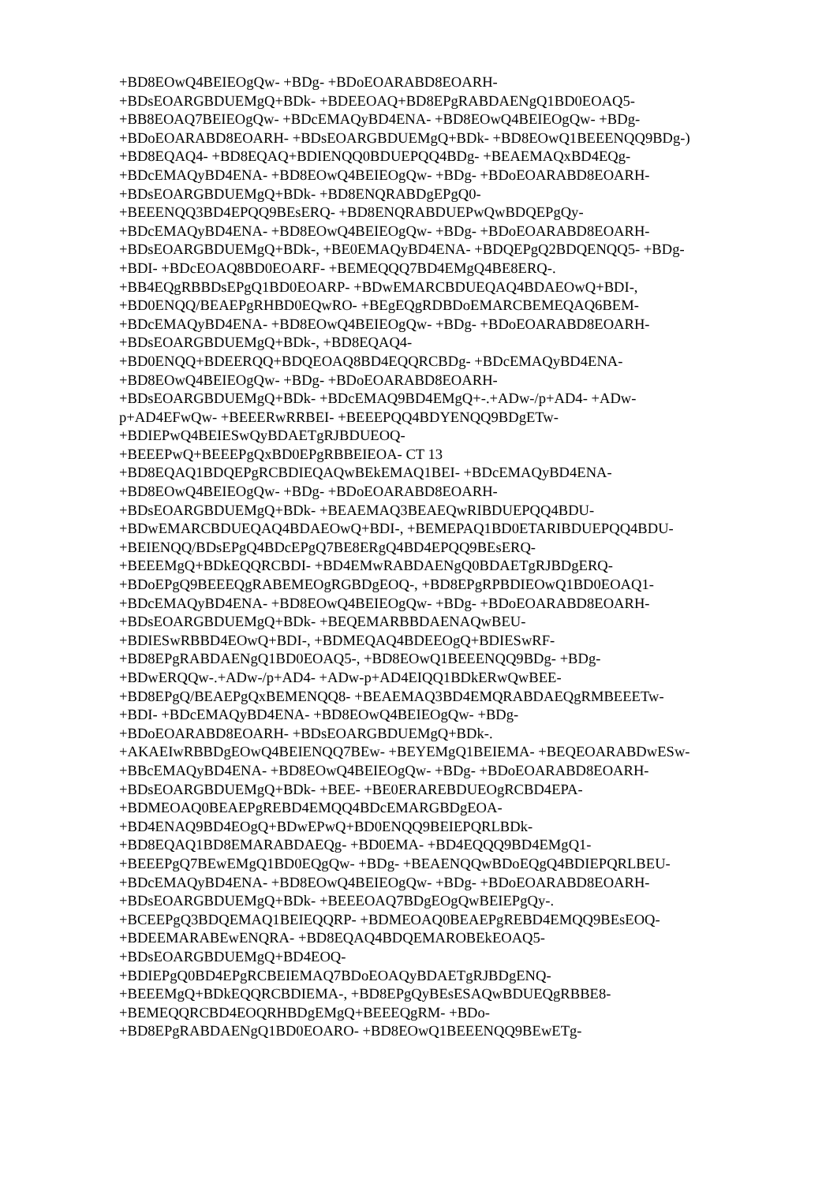+BD8EOwQ4BEIEOgQw- +BDg- +BDoEOARABD8EOARH-
+BDsEOARGBDUEMgQ+BDk- +BDEEOAQ+BD8EPgRABDAENgQ1BD0EOAQ5-
+BB8EOAQ7BEIEOgQw- +BDcEMAQyBD4ENA- +BD8EOwQ4BEIEOgQw- +BDg-
+BDoEOARABD8EOARH- +BDsEOARGBDUEMgQ+BDk- +BD8EOwQ1BEEENQQ9BDg-)
+BD8EQAQ4- +BD8EQAQ+BDIENQQ0BDUEPQQ4BDg- +BEAEMAQxBD4EQg-
+BDcEMAQyBD4ENA- +BD8EOwQ4BEIEOgQw- +BDg- +BDoEOARABD8EOARH-
+BDsEOARGBDUEMgQ+BDk- +BD8ENQRABDgEPgQ0-
+BEEENQQ3BD4EPQQ9BEsERQ- +BD8ENQRABDUEPwQwBDQEPgQy-
+BDcEMAQyBD4ENA- +BD8EOwQ4BEIEOgQw- +BDg- +BDoEOARABD8EOARH-
+BDsEOARGBDUEMgQ+BDk-, +BE0EMAQyBD4ENA- +BDQEPgQ2BDQENQQ5- +BDg-
+BDI- +BDcEOAQ8BD0EOARF- +BEMEQQQ7BD4EMgQ4BE8ERQ-.
+BB4EQgRBBDsEPgQ1BD0EOARP- +BDwEMARCBDUEQAQ4BDAEOwQ+BDI-,
+BD0ENQQ/BEAEPgRHBD0EQwRO- +BEgEQgRDBDoEMARCBEMEQAQ6BEM-
+BDcEMAQyBD4ENA- +BD8EOwQ4BEIEOgQw- +BDg- +BDoEOARABD8EOARH-
+BDsEOARGBDUEMgQ+BDk-, +BD8EQAQ4-
+BD0ENQQ+BDEERQQ+BDQEOAQ8BD4EQQRCBDg- +BDcEMAQyBD4ENA-
+BD8EOwQ4BEIEOgQw- +BDg- +BDoEOARABD8EOARH-
+BDsEOARGBDUEMgQ+BDk- +BDcEMAQ9BD4EMgQ+-.+ADw-/p+AD4- +ADw-
p+AD4EFwQw- +BEEERwRRBEI- +BEEEPQQ4BDYENQQ9BDgETw-
+BDIEPwQ4BEIESwQyBDAETgRJBDUEOQ-
+BEEEPwQ+BEEEPgQxBD0EPgRBBEIEOA- CT 13
+BD8EQAQ1BDQEPgRCBDIEQAQwBEkEMAQ1BEI- +BDcEMAQyBD4ENA-
+BD8EOwQ4BEIEOgQw- +BDg- +BDoEOARABD8EOARH-
+BDsEOARGBDUEMgQ+BDk- +BEAEMAQ3BEAEQwRIBDUEPQQ4BDU-
+BDwEMARCBDUEQAQ4BDAEOwQ+BDI-, +BEMEPAQ1BD0ETARIBDUEPQQ4BDU-
+BEIENQQ/BDsEPgQ4BDcEPgQ7BE8ERgQ4BD4EPQQ9BEsERQ-
+BEEEMgQ+BDkEQQRCBDI- +BD4EMwRABDAENgQ0BDAETgRJBDgERQ-
+BDoEPgQ9BEEEQgRABEMEOgRGBDgEOQ-, +BD8EPgRPBDIEOwQ1BD0EOAQ1-
+BDcEMAQyBD4ENA- +BD8EOwQ4BEIEOgQw- +BDg- +BDoEOARABD8EOARH-
+BDsEOARGBDUEMgQ+BDk- +BEQEMARBBDAENAQwBEU-
+BDIESwRBBD4EOwQ+BDI-, +BDMEQAQ4BDEEOgQ+BDIESwRF-
+BD8EPgRABDAENgQ1BD0EOAQ5-, +BD8EOwQ1BEEENQQ9BDg- +BDg-
+BDwERQQw-.+ADw-/p+AD4- +ADw-p+AD4EIQQ1BDkERwQwBEE-
+BD8EPgQ/BEAEPgQxBEMENQQ8- +BEAEMAQ3BD4EMQRABDAEQgRMBEEETw-
+BDI- +BDcEMAQyBD4ENA- +BD8EOwQ4BEIEOgQw- +BDg-
+BDoEOARABD8EOARH- +BDsEOARGBDUEMgQ+BDk-.
+AKAEIwRBBDgEOwQ4BEIENQQ7BEw- +BEYEMgQ1BEIEMA- +BEQEOARABDwESw-
+BBcEMAQyBD4ENA- +BD8EOwQ4BEIEOgQw- +BDg- +BDoEOARABD8EOARH-
+BDsEOARGBDUEMgQ+BDk- +BEE- +BE0ERAREBDUEOgRCBD4EPA-
+BDMEOAQ0BEAEPgREBD4EMQQ4BDcEMARGBDgEOA-
+BD4ENAQ9BD4EOgQ+BDwEPwQ+BD0ENQQ9BEIEPQRLBDk-
+BD8EQAQ1BD8EMARABDAEQg- +BD0EMA- +BD4EQQQ9BD4EMgQ1-
+BEEEPgQ7BEwEMgQ1BD0EQgQw- +BDg- +BEAENQQwBDoEQgQ4BDIEPQRLBEU-
+BDcEMAQyBD4ENA- +BD8EOwQ4BEIEOgQw- +BDg- +BDoEOARABD8EOARH-
+BDsEOARGBDUEMgQ+BDk- +BEEEOAQ7BDgEOgQwBEIEPgQy-.
+BCEEPgQ3BDQEMAQ1BEIEQQRP- +BDMEOAQ0BEAEPgREBD4EMQQ9BEsEOQ-
+BDEEMARABEwENQRA- +BD8EQAQ4BDQEMAROBEkEOAQ5-
+BDsEOARGBDUEMgQ+BD4EOQ-
+BDIEPgQ0BD4EPgRCBEIEMAQ7BDoEOAQyBDAETgRJBDgENQ-
+BEEEMgQ+BDkEQQRCBDIEMA-, +BD8EPgQyBEsESAQwBDUEQgRBBE8-
+BEMEQQRCBD4EOQRHBDgEMgQ+BEEEQgRM- +BDo-
+BD8EPgRABDAENgQ1BD0EOARO- +BD8EOwQ1BEEENQQ9BEwETg-